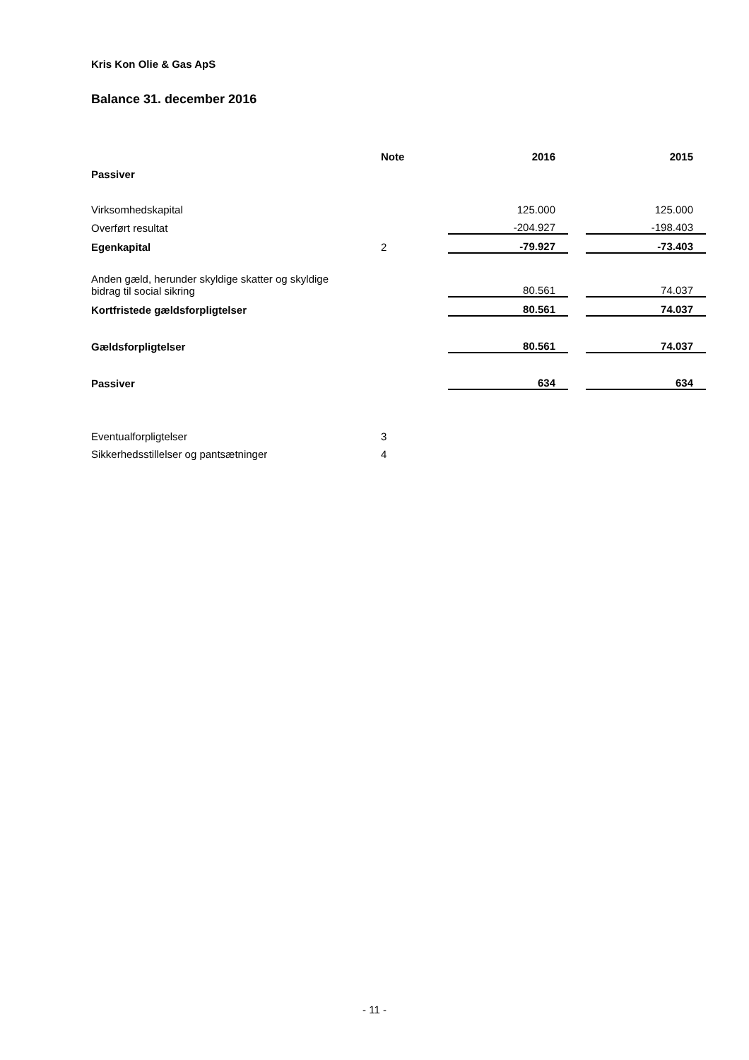Kris Kon Olie & Gas ApS
Balance 31. december 2016
| | Note | 2016 | | 2015 |
| Passiver | | | | |
| Virksomhedskapital | | 125.000 | | 125.000 |
| Overført resultat | | -204.927 | | -198.403 |
| Egenkapital | 2 | -79.927 | | -73.403 |
| Anden gæld, herunder skyldige skatter og skyldige bidrag til social sikring | | 80.561 | | 74.037 |
| Kortfristede gældsforpligtelser | | 80.561 | | 74.037 |
| Gældsforpligtelser | | 80.561 | | 74.037 |
| Passiver | | 634 | | 634 |
| Eventualforpligtelser | 3 | | | |
| Sikkerhedsstillelser og pantsætninger | 4 | | | |
- 11 -